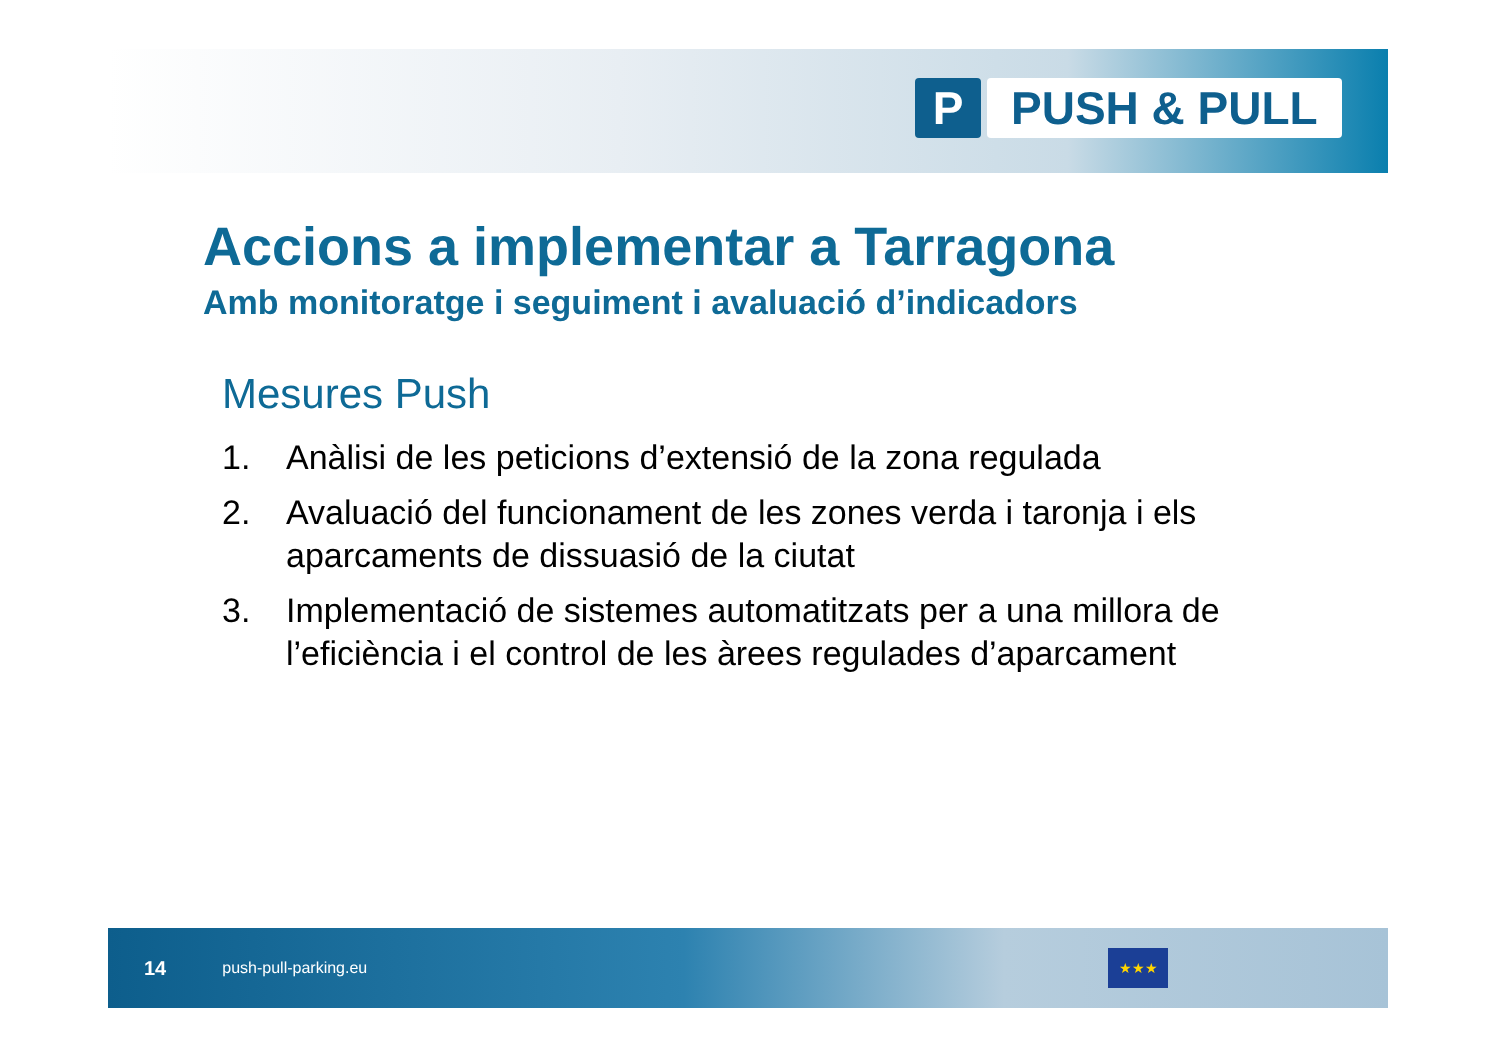P PUSH & PULL
Accions a implementar a Tarragona
Amb monitoratge i seguiment i avaluació d’indicadors
Mesures Push
1. Anàlisi de les peticions d’extensió de la zona regulada
2. Avaluació del funcionament de les zones verda i taronja i els aparcaments de dissuasió de la ciutat
3. Implementació de sistemes automatitzats per a una millora de l’eficiència i el control de les àrees regulades d’aparcament
14 push-pull-parking.eu
★★★